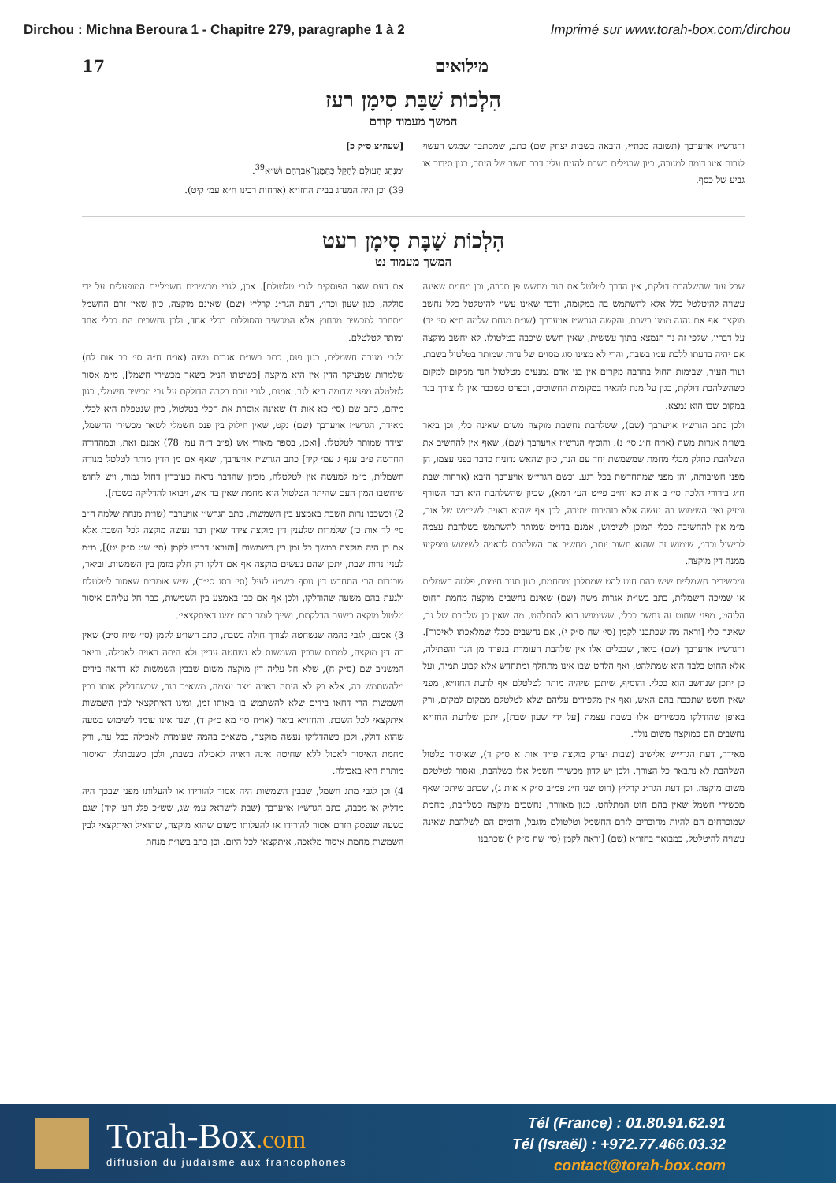Dirchou : Michna Beroura 1 - Chapitre 279, paragraphe 1 à 2 Imprimé sur www.torah-box.com/dirchou
17 מילואים
הִלְכוֹת שַׁבָּת סִימָן רעז
המשך מעמוד קודם
והגרש״ז אויערבך (תשובה מכת״י, הובאה בשבות יצחק שם) כתב, שמסתבר שמגש העשוי לנרות אינו דומה למנורה, כיון שרגילים בשבת להניח עליו דבר חשוב של היתר, כגון סידור או גביע של כסף.
[שעה״צ ס״ק כ]
וּמִנְהַג הָעוֹלָם לְהָקֵל כְּהַמָּגֵן־אַבְרָהָם וּשׁ״א<sup>39</sup>.
39) וכן היה המנהג בבית החזו״א (ארחות רבינו ח״א עמ׳ קיט).
הִלְכוֹת שַׁבָּת סִימָן רעט
המשך מעמוד נט
שכל עוד שהשלהבת דולקת, אין הדרך לטלטל את הנר מחשש פן תכבה, וכן מחמת שאינה עשויה להיטלטל כלל אלא להשתמש בה במקומה, ודבר שאינו עשוי להיטלטל כלל נחשב מוקצה אף אם נהנה ממנו בשבת. והקשה הגרש״ז אויערבך (שו״ת מנחת שלמה ח״א סי׳ יד) על דבריו, שלפי זה נר הנמצא בתוך עששית, שאין חשש שיכבה בטלטולו, לא יחשב מוקצה אם יהיה בדעתו ללכת עמו בשבת, והרי לא מצינו סוג מסוים של נרות שמותר בטלטול בשבת. ועוד העיר, שבימות החול בהרבה מקרים אין בני אדם נמנעים מטלטול הנר ממקום למקום כשהשלהבת דולקת, כגון על מנת להאיר במקומות החשוכים, ובפרט כשכבר אין לו צורך בנר במקום שבו הוא נמצא.
ולכן כתב הגרש״ז אויערבך (שם), ששלהבת נחשבת מוקצה משום שאינה כלי, וכן ביאר בשו״ת אגרות משה (או״ח ח״ג סי׳ נ). והוסיף הגרש״ז אויערבך (שם), שאף אין להחשיב את השלהבת כחלק מכלי מחמת שמשמשת יחד עם הנר, כיון שהאש נדונית כדבר בפני עצמו, הן מפני חשיבותה, והן מפני שמתחדשת בכל רגע. וכשם הגרי״ש אויערבך הובא (ארחות שבת ח״ג בירורי הלכה סי׳ ב אות כא וח״ב פי״ט הע׳ רמא), שכיון שהשלהבת היא דבר השורף ומזיק ואין השימוש בה נעשה אלא בזהירות יתירה, לכן אף שהיא ראויה לשימוש של אור, מ״מ אין להחשיבה ככלי המוכן לשימוש, אמנם בדו״ט שמותר להשתמש בשלהבת עצמה לבישול וכדו׳, שימוש זה שהוא חשוב יותר, מחשיב את השלהבת לראויה לשימוש ומפקיע ממנה דין מוקצה.
ומכשירים חשמליים שיש בהם חוט להט שמתלבן ומתחמם, כגון תנור חימום, פלטה חשמלית או שמיכה חשמלית, כתב בשו״ת אגרות משה (שם) שאינם נחשבים מוקצה מחמת החוט הלוהט, מפני שחוט זה נחשב ככלי, ששימושו הוא להתלהט, מה שאין כן שלהבת של נר, שאינה כלי [וראה מה שכתבנו לקמן (סי׳ שח ס״ק י), אם נחשבים ככלי שמלאכתו לאיסור]. והגרש״ז אויערבך (שם) ביאר, שבכלים אלו אין שלהבת העומדת בנפרד מן הנר והפתילה, אלא החוט בלבד הוא שמתלהט, ואף הלהט שבו אינו מתחלף ומתחדש אלא קבוע תמיד, ועל כן יתכן שנחשב הוא ככלי. והוסיף, שיתכן שיהיה מותר לטלטלם אף לדעת החזו״א, מפני שאין חשש שתכבה בהם האש, ואף אין מקפידים עליהם שלא לטלטלם ממקום למקום, ורק באופן שהודלקו מכשירים אלו בשבת עצמה [על ידי שעון שבת], יתכן שלדעת החזו״א נחשבים הם כמוקצה משום נולד.
מאידך, דעת הגרי״ש אלישיב (שבות יצחק מוקצה פי״ד אות א ס״ק ד), שאיסור טלטול השלהבת לא נתבאר כל הצורך, ולכן יש לדון מכשירי חשמל אלו כשלהבת, ואסור לטלטלם משום מוקצה. וכן דעת הגר״נ קרליץ (חוט שני ח״ג פמ״ב ס״ק א אות ג), שכתב שיתכן שאף מכשירי חשמל שאין בהם חוט המתלהט, כגון מאוורר, נחשבים מוקצה כשלהבת, מחמת שמוכרחים הם להיות מחוברים לזרם החשמל וטלטולם מוגבל, ודומים הם לשלהבת שאינה עשויה להיטלטל, כמבואר בחזו״א (שם) [וראה לקמן (סי׳ שח ס״ק י) שכתבנו
את דעת שאר הפוסקים לגבי טלטולם]. אכן, לגבי מכשירים חשמליים המופעלים על ידי סוללה, כגון שעון וכדו׳, דעת הגר״נ קרליץ (שם) שאינם מוקצה, כיון שאין זרם החשמל מתחבר למכשיר מבחוץ אלא המכשיר והסוללות בכלי אחד, ולכן נחשבים הם ככלי אחד ומותר לטלטלם.
ולגבי מנורה חשמלית, כגון פנס, כתב בשו״ת אגרות משה (או״ח ח״ה סי׳ כב אות לח) שלמרות שמעיקר הדין אין היא מוקצה [כשיטתו הנ״ל בשאר מכשירי חשמל], מ״מ אסור לטלטלה מפני שדומה היא לנר. אמנם, לגבי נורת בקרה הדולקת על גבי מכשיר חשמלי, כגון מיחם, כתב שם (סי׳ כא אות ד) שאינה אוסרת את הכלי בטלטול, כיון שנטפלת היא לכלי. מאידך, הגרש״ז אויערבך (שם) נקט, שאין חילוק בין פנס חשמלי לשאר מכשירי החשמל, וצידד שמותר לטלטלו. [ואכן, בספר מאורי אש (פ״ב ד״ה עמ׳ 78) אמנם זאת, ובמהדורה החדשה פ״ב ענף ג עמ׳ קיד] כתב הגרש״ז אויערבך, שאף אם מן הדין מותר לטלטל מנורה חשמלית, מ״מ למעשה אין לטלטלה, מכיון שהדבר נראה כעובדין דחול גמור, ויש לחוש שיחשבו המון העם שהיתר הטלטול הוא מחמת שאין בה אש, ויבואו להדליקה בשבת].
2) וכשכבו נרות השבת באמצע בין השמשות, כתב הגרש״ז אויערבך (שו״ת מנחת שלמה ח״ב סי׳ לד אות כז) שלמרות שלענין דין מוקצה צידד שאין דבר נעשה מוקצה לכל השבת אלא אם כן היה מוקצה במשך כל זמן בין השמשות [והובאו דבריו לקמן (סי׳ שט ס״ק יט)], מ״מ לענין נרות שבת, יתכן שהם נעשים מוקצה אף אם דלקו רק חלק מזמן בין השמשות. וביאר, שבנרות הרי התחדש דין נוסף בשו״ע לעיל (סי׳ רסג סי״ד), שיש אומרים שאסור לטלטלם ולגעת בהם משעה שהודלקו, ולכן אף אם כבו באמצע בין השמשות, כבר חל עליהם איסור טלטול מוקצה בשעת הדלקתם, ושייך לומר בהם ׳מיגו דאיתקצאי׳.
3) אמנם, לגבי בהמה שנשחטה לצורך חולה בשבת, כתב השו״ע לקמן (סי׳ שיח ס״ב) שאין בה דין מוקצה, למרות שבבין השמשות לא נשחטה עדיין ולא היתה ראויה לאכילה, וביאר המשנ״ב שם (ס״ק ח), שלא חל עליה דין מוקצה משום שבבין השמשות לא דחאה בידים מלהשתמש בה, אלא רק לא היתה ראויה מצד עצמה, משא״כ בנר, שכשהדליק אותו בבין השמשות הרי דחאו בידים שלא להשתמש בו באותו זמן, ומיגו דאיתקצאי לבין השמשות איתקצאי לכל השבת. והחזו״א ביאר (או״ח סי׳ מא ס״ק ד), שנר אינו עומד לשימוש בשעה שהוא דולק, ולכן כשהדליקו נעשה מוקצה, משא״כ בהמה שעומדת לאכילה בכל עת, ורק מחמת האיסור לאכול ללא שחיטה אינה ראויה לאכילה בשבת, ולכן כשנסתלק האיסור מותרת היא באכילה.
4) וכן לגבי מתג חשמל, שבבין השמשות היה אסור להורידו או להעלותו מפני שבכך היה מדליק או מכבה, כתב הגרש״ז אויערבך (שבת לישראל עמ׳ שג, שש״כ פלג הע׳ קיד) שגם בשעה שנפסק הזרם אסור להורידו או להעלותו משום שהוא מוקצה, שהואיל ואיתקצאי לבין השמשות מחמת איסור מלאכה, איתקצאי לכל היום. וכן כתב בשו״ת מנחת
Torah-Box.com
diffusion du judaïsme aux francophones
Tél (France) : 01.80.91.62.91
Tél (Israël) : +972.77.466.03.32
contact@torah-box.com